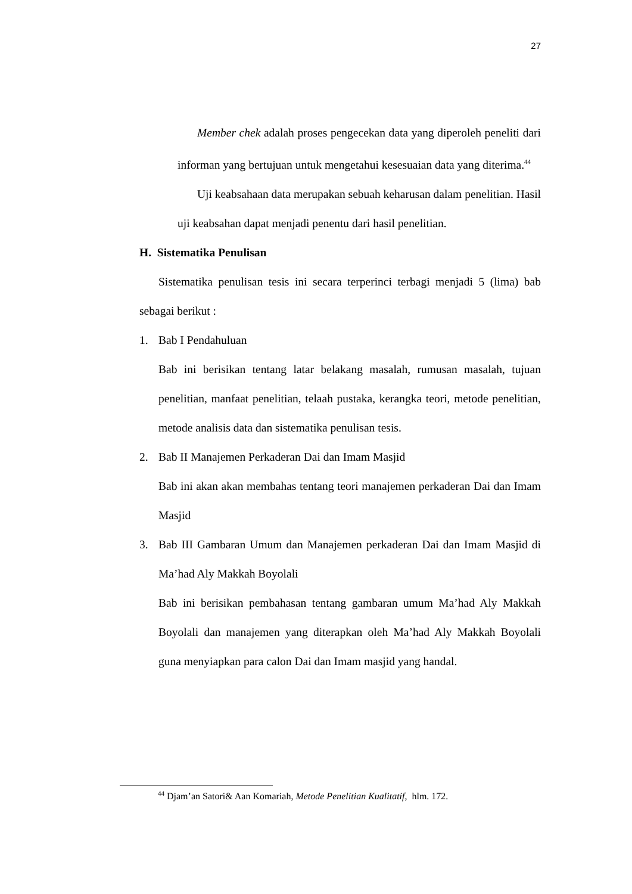27
Member chek adalah proses pengecekan data yang diperoleh peneliti dari informan yang bertujuan untuk mengetahui kesesuaian data yang diterima.<sup>44</sup>
Uji keabsahaan data merupakan sebuah keharusan dalam penelitian. Hasil uji keabsahan dapat menjadi penentu dari hasil penelitian.
H. Sistematika Penulisan
Sistematika penulisan tesis ini secara terperinci terbagi menjadi 5 (lima) bab sebagai berikut :
1. Bab I Pendahuluan
Bab ini berisikan tentang latar belakang masalah, rumusan masalah, tujuan penelitian, manfaat penelitian, telaah pustaka, kerangka teori, metode penelitian, metode analisis data dan sistematika penulisan tesis.
2. Bab II Manajemen Perkaderan Dai dan Imam Masjid
Bab ini akan akan membahas tentang teori manajemen perkaderan Dai dan Imam Masjid
3. Bab III Gambaran Umum dan Manajemen perkaderan Dai dan Imam Masjid di Ma’had Aly Makkah Boyolali
Bab ini berisikan pembahasan tentang gambaran umum Ma’had Aly Makkah Boyolali dan manajemen yang diterapkan oleh Ma’had Aly Makkah Boyolali guna menyiapkan para calon Dai dan Imam masjid yang handal.
<sup>44</sup> Djam’an Satori& Aan Komariah, Metode Penelitian Kualitatif, hlm. 172.